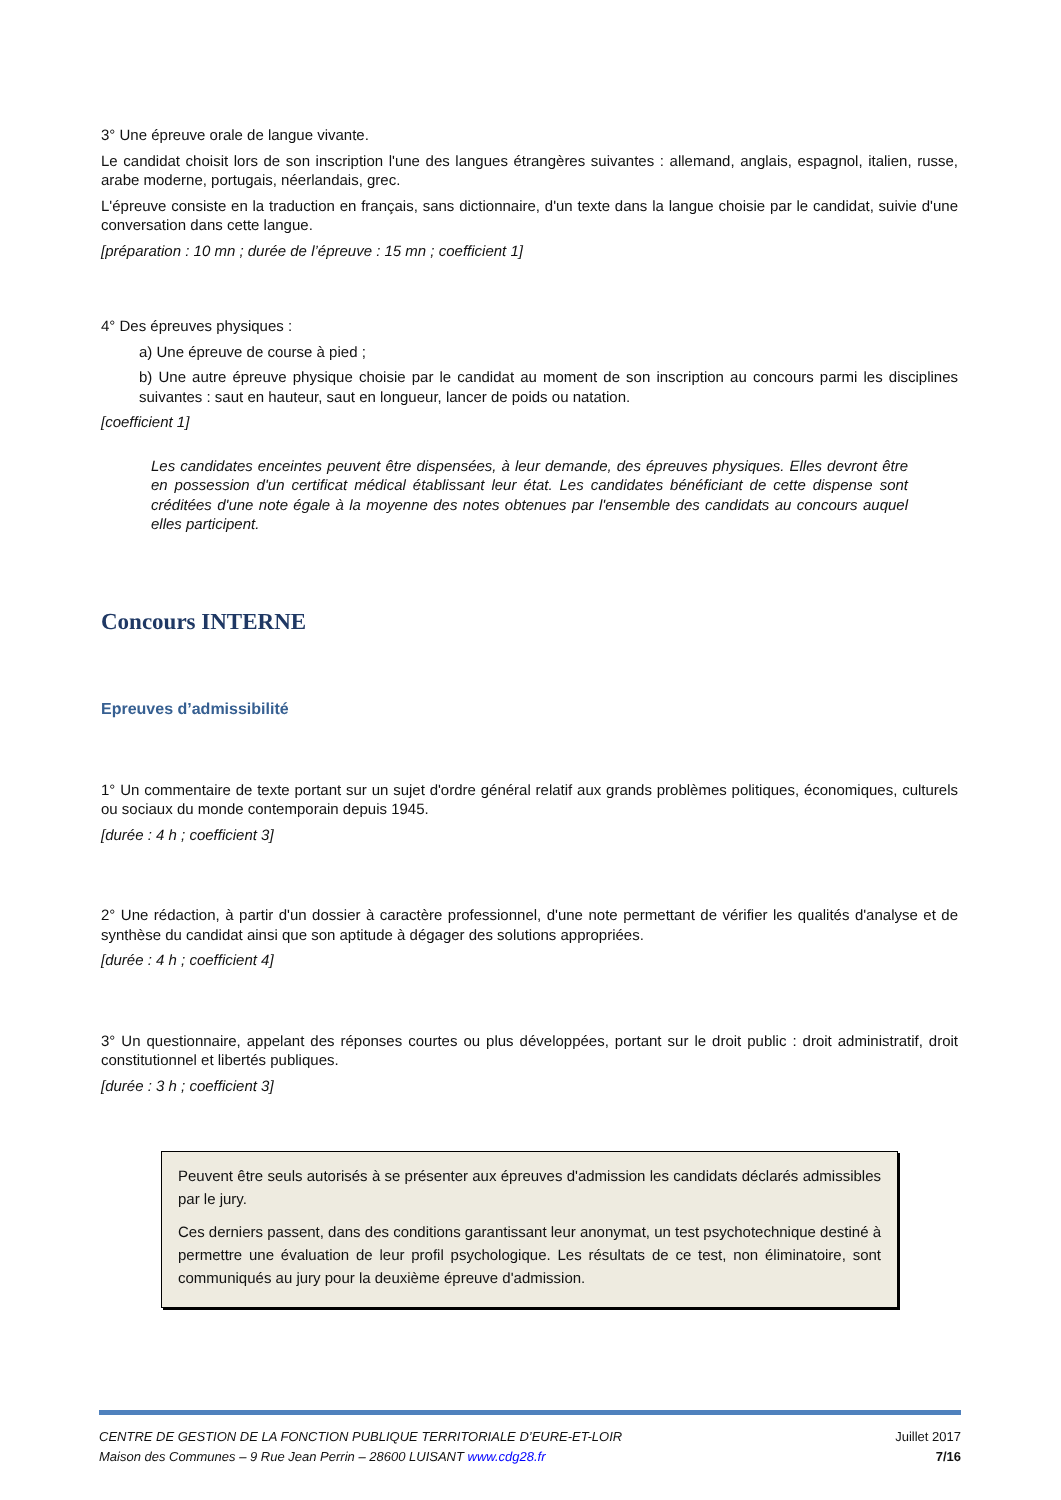3° Une épreuve orale de langue vivante.
Le candidat choisit lors de son inscription l'une des langues étrangères suivantes : allemand, anglais, espagnol, italien, russe, arabe moderne, portugais, néerlandais, grec.
L'épreuve consiste en la traduction en français, sans dictionnaire, d'un texte dans la langue choisie par le candidat, suivie d'une conversation dans cette langue.
[préparation : 10 mn ; durée de l’épreuve : 15 mn ; coefficient 1]
4° Des épreuves physiques :
a) Une épreuve de course à pied ;
b) Une autre épreuve physique choisie par le candidat au moment de son inscription au concours parmi les disciplines suivantes : saut en hauteur, saut en longueur, lancer de poids ou natation.
[coefficient 1]
Les candidates enceintes peuvent être dispensées, à leur demande, des épreuves physiques. Elles devront être en possession d'un certificat médical établissant leur état. Les candidates bénéficiant de cette dispense sont créditées d'une note égale à la moyenne des notes obtenues par l'ensemble des candidats au concours auquel elles participent.
Concours INTERNE
Epreuves d’admissibilité
1° Un commentaire de texte portant sur un sujet d'ordre général relatif aux grands problèmes politiques, économiques, culturels ou sociaux du monde contemporain depuis 1945.
[durée : 4 h ; coefficient 3]
2° Une rédaction, à partir d'un dossier à caractère professionnel, d'une note permettant de vérifier les qualités d'analyse et de synthèse du candidat ainsi que son aptitude à dégager des solutions appropriées.
[durée : 4 h ; coefficient 4]
3° Un questionnaire, appelant des réponses courtes ou plus développées, portant sur le droit public : droit administratif, droit constitutionnel et libertés publiques.
[durée : 3 h ; coefficient 3]
Peuvent être seuls autorisés à se présenter aux épreuves d'admission les candidats déclarés admissibles par le jury.
Ces derniers passent, dans des conditions garantissant leur anonymat, un test psychotechnique destiné à permettre une évaluation de leur profil psychologique. Les résultats de ce test, non éliminatoire, sont communiqués au jury pour la deuxième épreuve d'admission.
CENTRE DE GESTION DE LA FONCTION PUBLIQUE TERRITORIALE D’EURE-ET-LOIR
Maison des Communes – 9 Rue Jean Perrin – 28600 LUISANT www.cdg28.fr
Juillet 2017
7/16